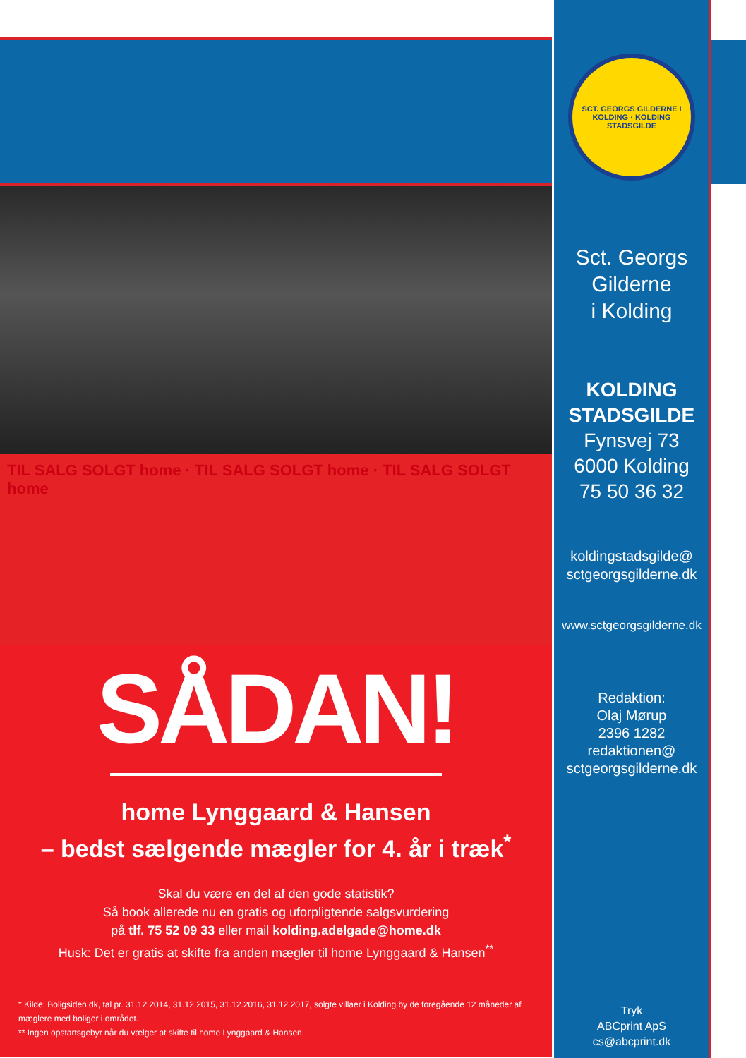TIL SALG SOLGT home · TIL SALG SOLGT home · TIL SALG SOLGT home
SÅDAN!
home Lynggaard & Hansen
– bedst sælgende mægler for 4. år i træk<sup>*</sup>
Skal du være en del af den gode statistik?
Så book allerede nu en gratis og uforpligtende salgsvurdering
på tlf. 75 52 09 33 eller mail kolding.adelgade@home.dk
Husk: Det er gratis at skifte fra anden mægler til home Lynggaard & Hansen<sup>**</sup>
* Kilde: Boligsiden.dk, tal pr. 31.12.2014, 31.12.2015, 31.12.2016, 31.12.2017, solgte villaer i Kolding by de foregående 12 måneder af mæglere med boliger i området.
** Ingen opstartsgebyr når du vælger at skifte til home Lynggaard & Hansen.
SCT. GEORGS GILDERNE I KOLDING · KOLDING STADSGILDE
Sct. Georgs
Gilderne
i Kolding
KOLDING
STADSGILDE
Fynsvej 73
6000 Kolding
75 50 36 32
koldingstadsgilde@
sctgeorgsgilderne.dk
www.sctgeorgsgilderne.dk
Redaktion:
Olaj Mørup
2396 1282
redaktionen@
sctgeorgsgilderne.dk
Tryk
ABCprint ApS
cs@abcprint.dk